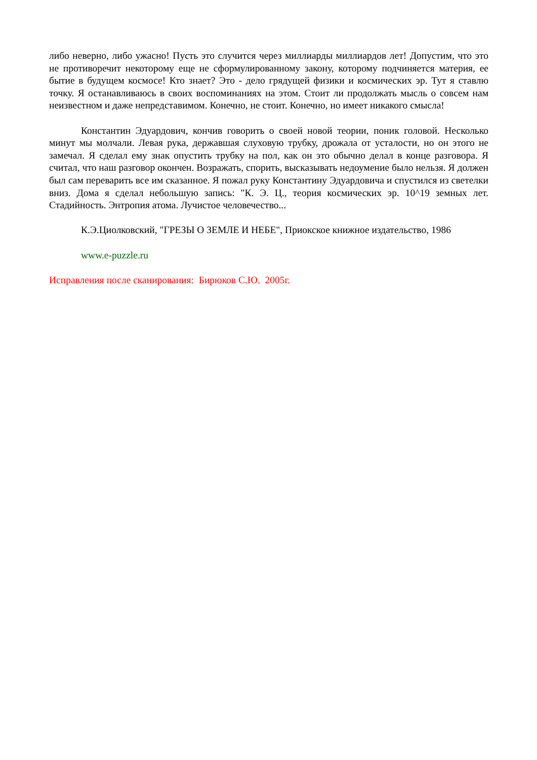либо неверно, либо ужасно! Пусть это случится через миллиарды миллиардов лет! Допустим, что это не противоречит некоторому еще не сформулированному закону, которому подчиняется материя, ее бытие в будущем космосе! Кто знает? Это - дело грядущей физики и космических эр. Тут я ставлю точку. Я останавливаюсь в своих воспоминаниях на этом. Стоит ли продолжать мысль о совсем нам неизвестном и даже непредставимом. Конечно, не стоит. Конечно, но имеет никакого смысла!
Константин Эдуардович, кончив говорить о своей новой теории, поник головой. Несколько минут мы молчали. Левая рука, державшая слуховую трубку, дрожала от усталости, но он этого не замечал. Я сделал ему знак опустить трубку на пол, как он это обычно делал в конце разговора. Я считал, что наш разговор окончен. Возражать, спорить, высказывать недоумение было нельзя. Я должен был сам переварить все им сказанное. Я пожал руку Константину Эдуардовича и спустился из светелки вниз. Дома я сделал небольшую запись: "К. Э. Ц., теория космических эр. 10^19 земных лет. Стадийность. Энтропия атома. Лучистое человечество...
К.Э.Циолковский, "ГРЕЗЫ О ЗЕМЛЕ И НЕБЕ", Приокское книжное издательство, 1986
www.e-puzzle.ru
Исправления после сканирования: Бирюков С.Ю. 2005г.